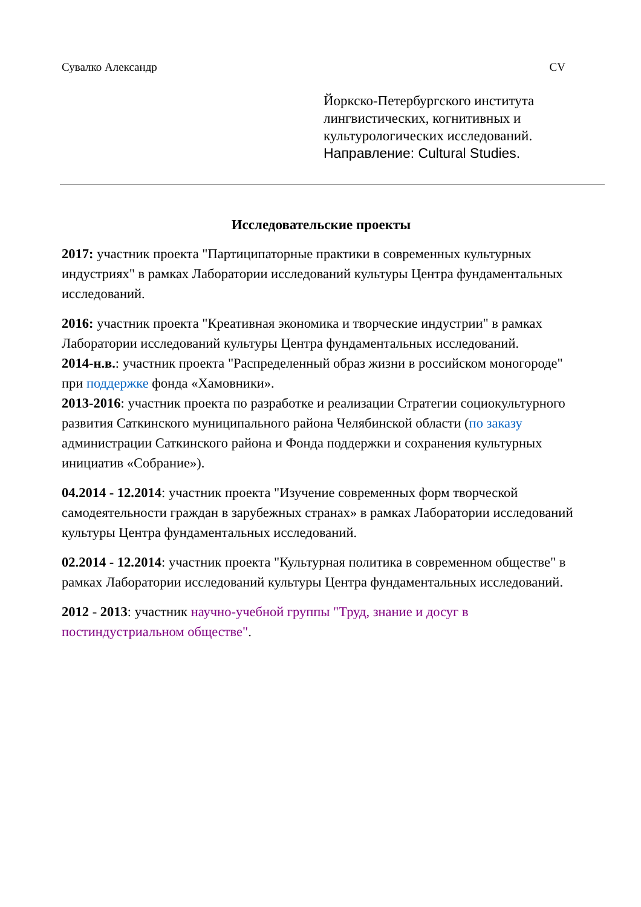Сувалко Александр CV
Йоркско-Петербургского института лингвистических, когнитивных и культурологических исследований.
Направление: Cultural Studies.
Исследовательские проекты
2017: участник проекта "Партиципаторные практики в современных культурных индустриях" в рамках Лаборатории исследований культуры Центра фундаментальных исследований.
2016: участник проекта "Креативная экономика и творческие индустрии" в рамках Лаборатории исследований культуры Центра фундаментальных исследований.
2014-н.в.: участник проекта "Распределенный образ жизни в российском моногороде" при поддержке фонда «Хамовники».
2013-2016: участник проекта по разработке и реализации Стратегии социокультурного развития Саткинского муниципального района Челябинской области (по заказу администрации Саткинского района и Фонда поддержки и сохранения культурных инициатив «Собрание»).
04.2014 - 12.2014: участник проекта "Изучение современных форм творческой самодеятельности граждан в зарубежных странах» в рамках Лаборатории исследований культуры Центра фундаментальных исследований.
02.2014 - 12.2014: участник проекта "Культурная политика в современном обществе" в рамках Лаборатории исследований культуры Центра фундаментальных исследований.
2012 - 2013: участник научно-учебной группы "Труд, знание и досуг в постиндустриальном обществе".